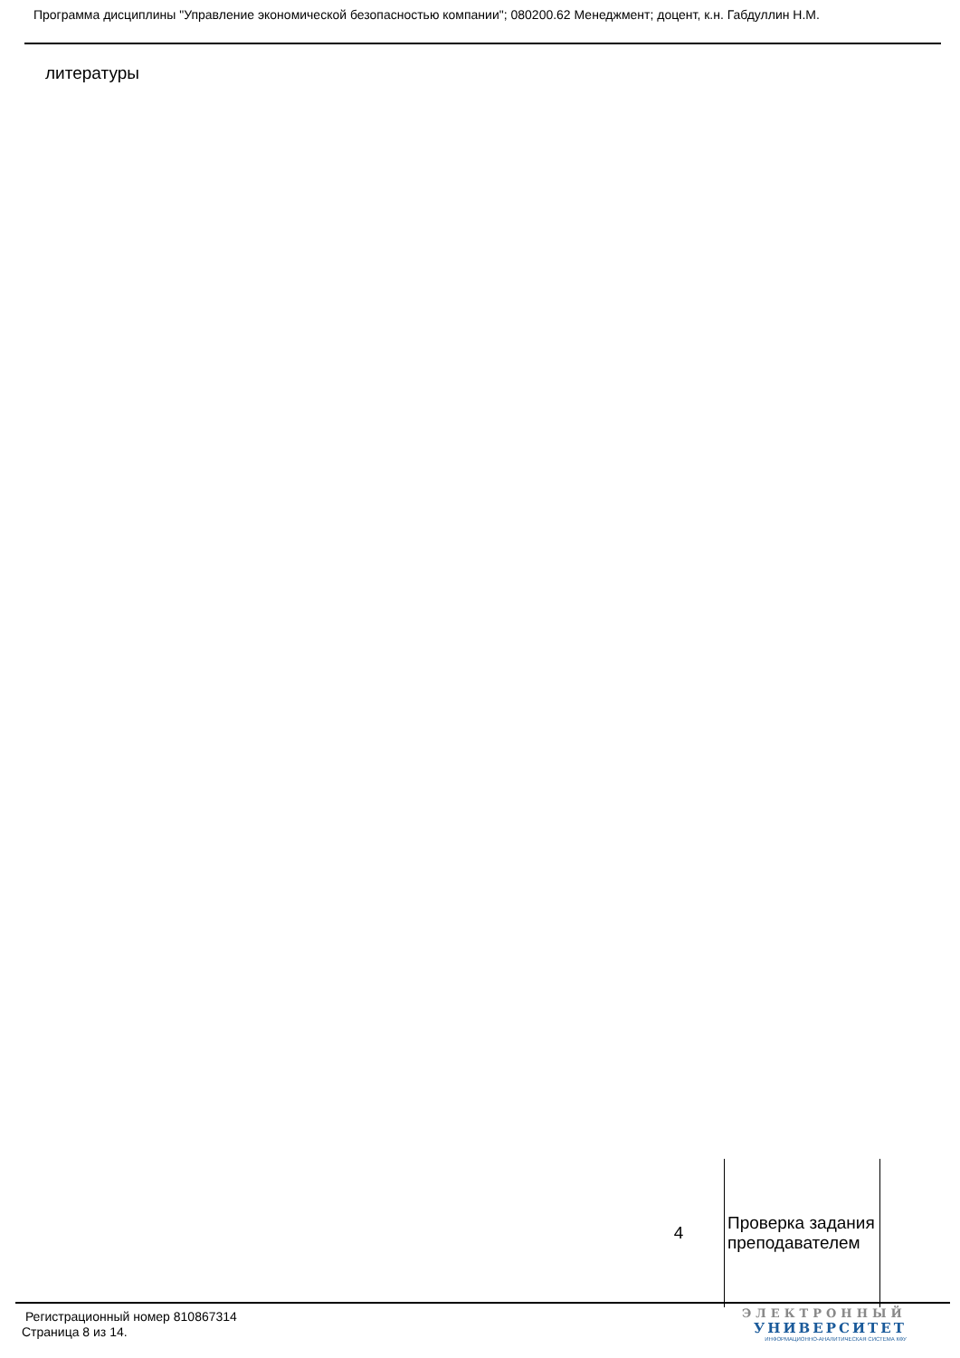Программа дисциплины "Управление экономической безопасностью компании"; 080200.62 Менеджмент; доцент, к.н. Габдуллин Н.М.
литературы
| 4 | Проверка задания преподавателем |
Регистрационный номер 810867314
Страница 8 из 14.
ЭЛЕКТРОННЫЙ
УНИВЕРСИТЕТ
ИНФОРМАЦИОННО-АНАЛИТИЧЕСКАЯ СИСТЕМА КФУ